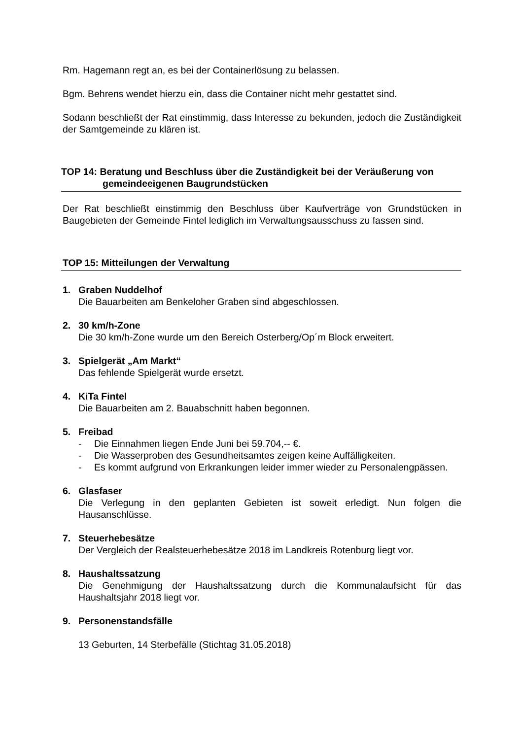Rm. Hagemann regt an, es bei der Containerlösung zu belassen.
Bgm. Behrens wendet hierzu ein, dass die Container nicht mehr gestattet sind.
Sodann beschließt der Rat einstimmig, dass Interesse zu bekunden, jedoch die Zuständigkeit der Samtgemeinde zu klären ist.
TOP 14: Beratung und Beschluss über die Zuständigkeit bei der Veräußerung von gemeindeeigenen Baugrundstücken
Der Rat beschließt einstimmig den Beschluss über Kaufverträge von Grundstücken in Baugebieten der Gemeinde Fintel lediglich im Verwaltungsausschuss zu fassen sind.
TOP 15: Mitteilungen der Verwaltung
1. Graben Nuddelhof
Die Bauarbeiten am Benkeloher Graben sind abgeschlossen.
2. 30 km/h-Zone
Die 30 km/h-Zone wurde um den Bereich Osterberg/Op´m Block erweitert.
3. Spielgerät „Am Markt“
Das fehlende Spielgerät wurde ersetzt.
4. KiTa Fintel
Die Bauarbeiten am 2. Bauabschnitt haben begonnen.
5. Freibad
- Die Einnahmen liegen Ende Juni bei 59.704,-- €.
- Die Wasserproben des Gesundheitsamtes zeigen keine Auffälligkeiten.
- Es kommt aufgrund von Erkrankungen leider immer wieder zu Personalengpässen.
6. Glasfaser
Die Verlegung in den geplanten Gebieten ist soweit erledigt. Nun folgen die Hausanschlüsse.
7. Steuerhebesätze
Der Vergleich der Realsteuerhebesätze 2018 im Landkreis Rotenburg liegt vor.
8. Haushaltssatzung
Die Genehmigung der Haushaltssatzung durch die Kommunalaufsicht für das Haushaltsjahr 2018 liegt vor.
9. Personenstandsfälle
13 Geburten, 14 Sterbefälle (Stichtag 31.05.2018)